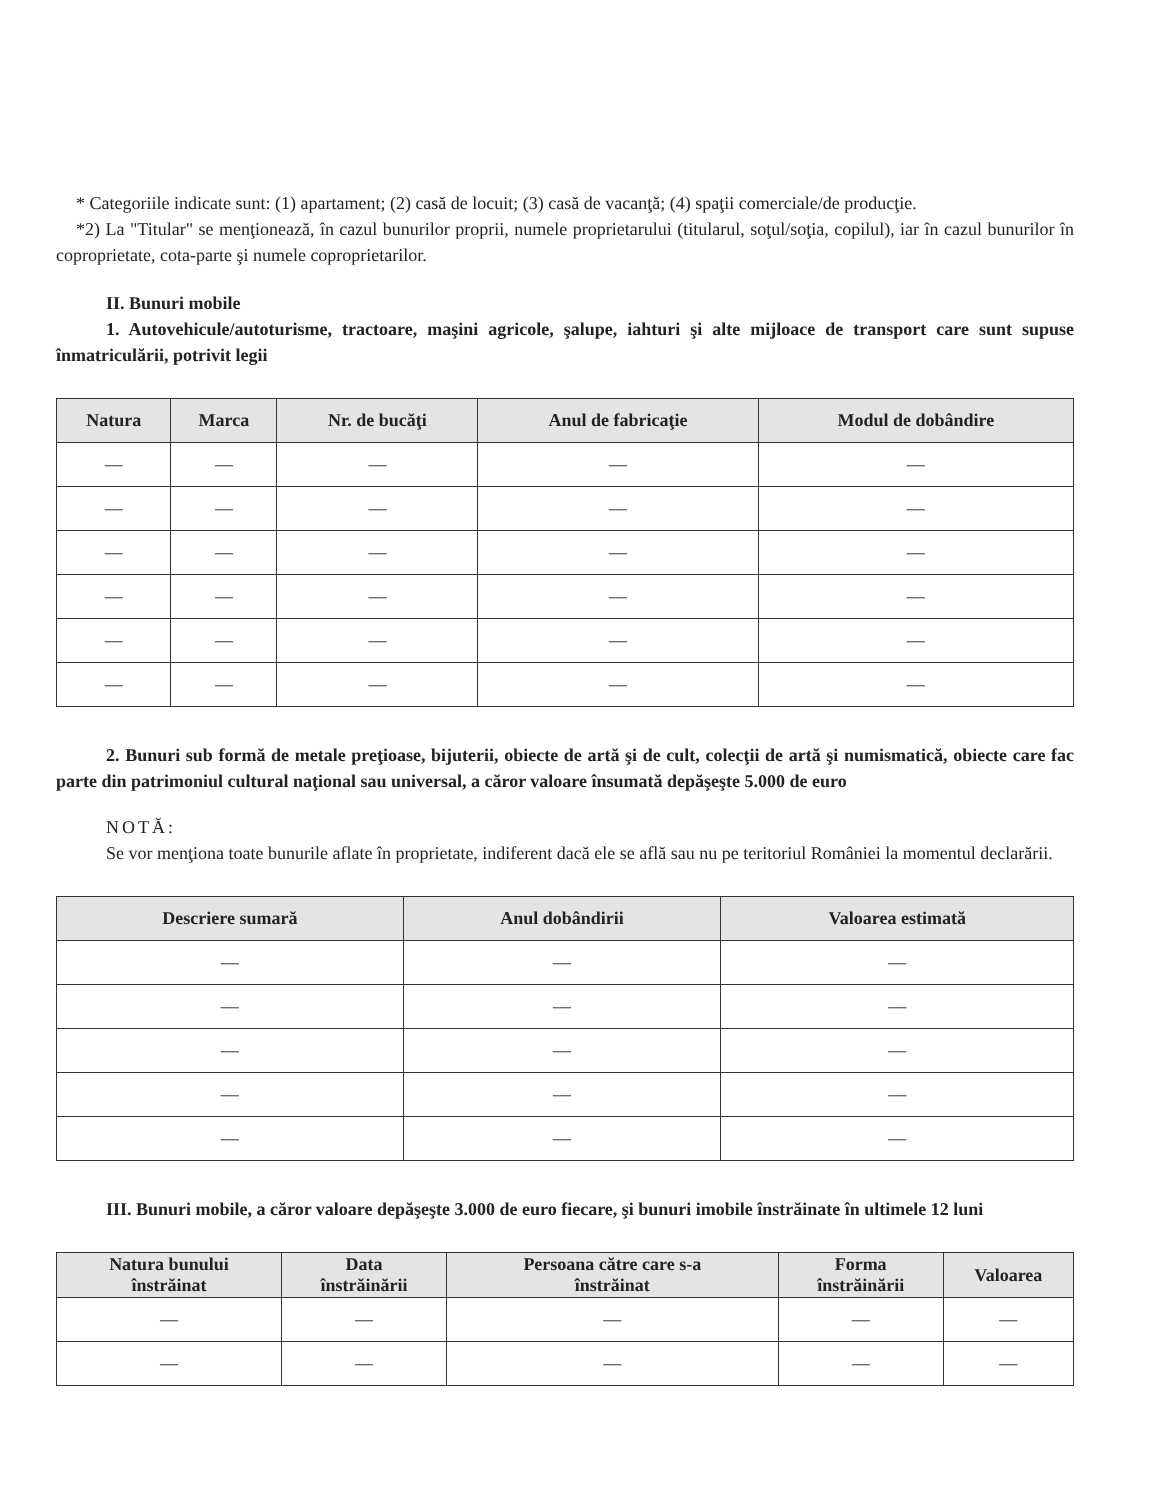* Categoriile indicate sunt: (1) apartament; (2) casă de locuit; (3) casă de vacanţă; (4) spaţii comerciale/de producţie.
*2) La "Titular" se menţionează, în cazul bunurilor proprii, numele proprietarului (titularul, soţul/soţia, copilul), iar în cazul bunurilor în coproprietate, cota-parte şi numele coproprietarilor.
II. Bunuri mobile
1. Autovehicule/autoturisme, tractoare, maşini agricole, şalupe, iahturi şi alte mijloace de transport care sunt supuse înmatriculării, potrivit legii
| Natura | Marca | Nr. de bucăţi | Anul de fabricaţie | Modul de dobândire |
| --- | --- | --- | --- | --- |
| — | — | — | — | — |
| — | — | — | — | — |
| — | — | — | — | — |
| — | — | — | — | — |
| — | — | — | — | — |
| — | — | — | — | — |
2. Bunuri sub formă de metale preţioase, bijuterii, obiecte de artă şi de cult, colecţii de artă şi numismatică, obiecte care fac parte din patrimoniul cultural naţional sau universal, a căror valoare însumată depăşeşte 5.000 de euro
NOTĂ:
Se vor menţiona toate bunurile aflate în proprietate, indiferent dacă ele se află sau nu pe teritoriul României la momentul declarării.
| Descriere sumară | Anul dobândirii | Valoarea estimată |
| --- | --- | --- |
| — | — | — |
| — | — | — |
| — | — | — |
| — | — | — |
| — | — | — |
III. Bunuri mobile, a căror valoare depăşeşte 3.000 de euro fiecare, şi bunuri imobile înstrăinate în ultimele 12 luni
| Natura bunului înstrăinat | Data înstrăinării | Persoana către care s-a înstrăinat | Forma înstrăinării | Valoarea |
| --- | --- | --- | --- | --- |
| — | — | — | — | — |
| — | — | — | — | — |